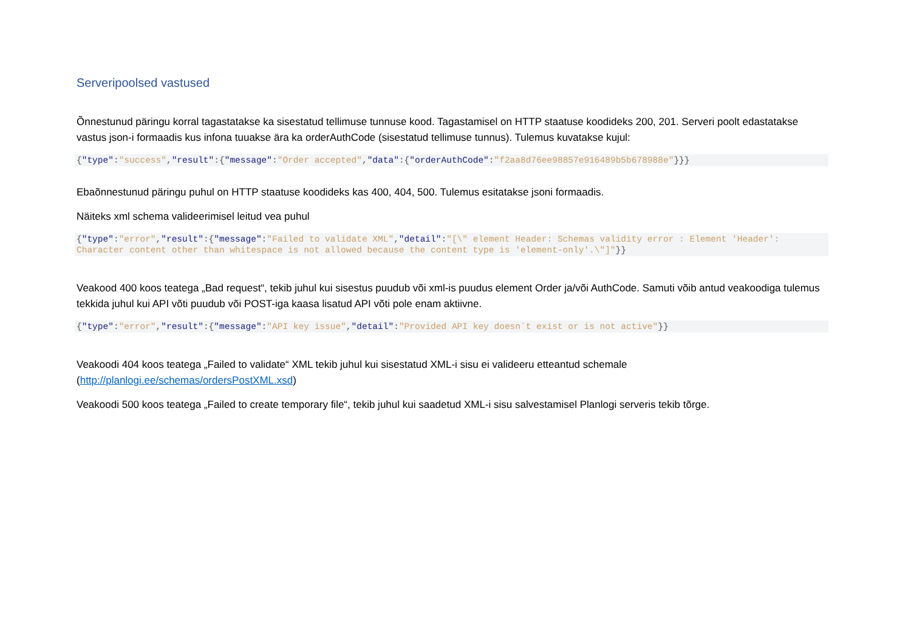Serveripoolsed vastused
Õnnestunud päringu korral tagastatakse ka sisestatud tellimuse tunnuse kood. Tagastamisel on HTTP staatuse koodideks 200, 201. Serveri poolt edastatakse vastus json-i formaadis kus infona tuuakse ära ka orderAuthCode (sisestatud tellimuse tunnus). Tulemus kuvatakse kujul:
{"type":"success","result":{"message":"Order accepted","data":{"orderAuthCode":"f2aa8d76ee98857e916489b5b678988e"}}}
Ebaõnnestunud päringu puhul on HTTP staatuse koodideks kas 400, 404, 500. Tulemus esitatakse jsoni formaadis.
Näiteks xml schema valideerimisel leitud vea puhul
{"type":"error","result":{"message":"Failed to validate XML","detail":"[\" element Header: Schemas validity error : Element 'Header': Character content other than whitespace is not allowed because the content type is 'element-only'.\"]"}}
Veakood 400 koos teatega „Bad request“, tekib juhul kui sisestus puudub või xml-is puudus element Order ja/või AuthCode. Samuti võib antud veakoodiga tulemus tekkida juhul kui API võti puudub või POST-iga kaasa lisatud API võti pole enam aktiivne.
{"type":"error","result":{"message":"API key issue","detail":"Provided API key doesn`t exist or is not active"}}
Veakoodi 404 koos teatega „Failed to validate“ XML tekib juhul kui sisestatud XML-i sisu ei valideeru etteantud schemale (http://planlogi.ee/schemas/ordersPostXML.xsd)
Veakoodi 500 koos teatega „Failed to create temporary file“, tekib juhul kui saadetud XML-i sisu salvestamisel Planlogi serveris tekib tõrge.